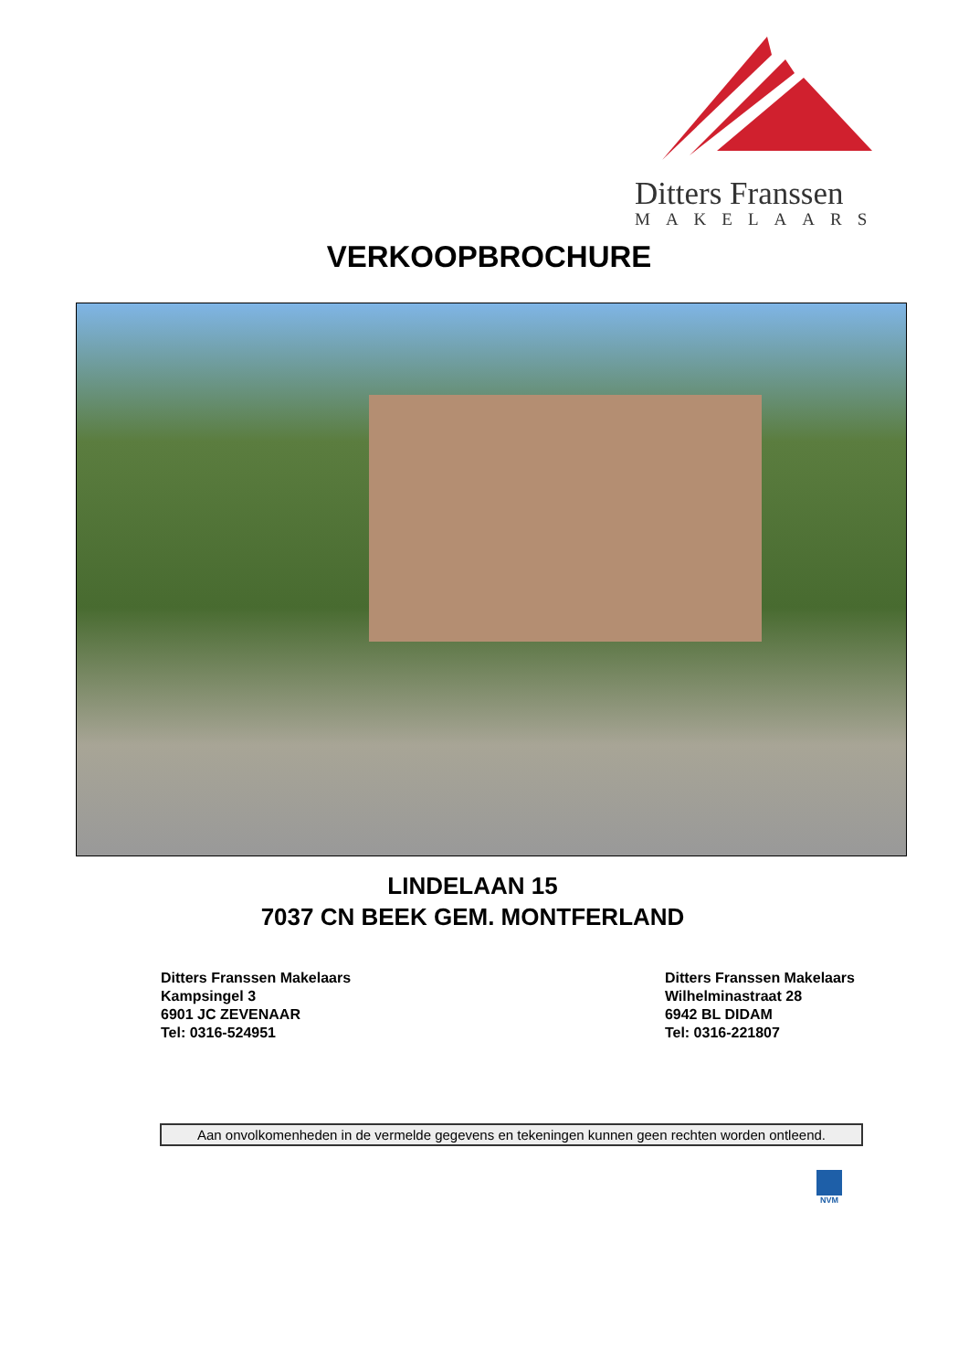Ditters Franssen
MAKELAARS
VERKOOPBROCHURE
LINDELAAN 15
7037 CN BEEK GEM. MONTFERLAND
Ditters Franssen Makelaars
Kampsingel 3
6901 JC ZEVENAAR
Tel: 0316-524951
Ditters Franssen Makelaars
Wilhelminastraat 28
6942 BL DIDAM
Tel: 0316-221807
Aan onvolkomenheden in de vermelde gegevens en tekeningen kunnen geen rechten worden ontleend.
NVM